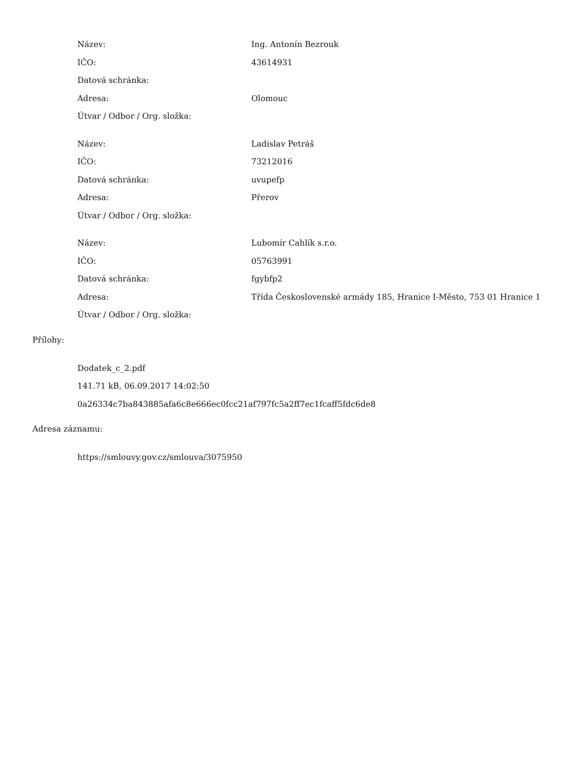| Název: | Ing. Antonín Bezrouk |
| IČO: | 43614931 |
| Datová schránka: | |
| Adresa: | Olomouc |
| Útvar / Odbor / Org. složka: | |
| Název: | Ladislav Petráš |
| IČO: | 73212016 |
| Datová schránka: | uvupefp |
| Adresa: | Přerov |
| Útvar / Odbor / Org. složka: | |
| Název: | Lubomír Cahlík s.r.o. |
| IČO: | 05763991 |
| Datová schránka: | fgybfp2 |
| Adresa: | Třída Československé armády 185, Hranice I-Město, 753 01 Hranice 1 |
| Útvar / Odbor / Org. složka: | |
Přílohy:
Dodatek_c_2.pdf
141.71 kB, 06.09.2017 14:02:50
0a26334c7ba843885afa6c8e666ec0fcc21af797fc5a2ff7ec1fcaff5fdc6de8
Adresa záznamu:
https://smlouvy.gov.cz/smlouva/3075950